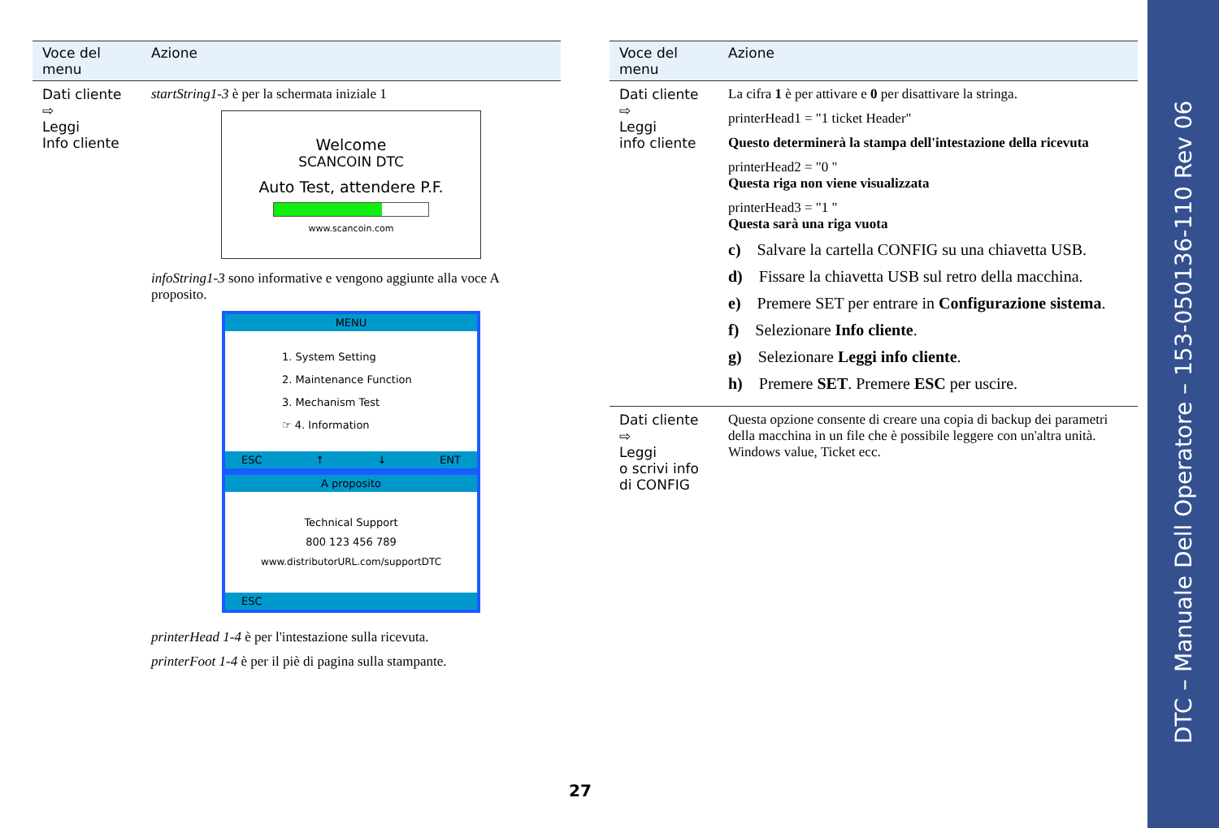| Voce del menu | Azione |
| --- | --- |
| Dati cliente ⇨ Leggi Info cliente | startString1-3 è per la schermata iniziale 1 Welcome SCANCOIN DTC Auto Test, attendere P.F. www.scancoin.com infoString1-3 sono informative e vengono aggiunte alla voce A proposito. MENU 1. System Setting 2. Maintenance Function 3. Mechanism Test ☞ 4. Information ESC ↑ ↓ ENT A proposito Technical Support 800 123 456 789 www.distributorURL.com/supportDTC ESC printerHead 1-4 è per l'intestazione sulla ricevuta. printerFoot 1-4 è per il piè di pagina sulla stampante. |
| Voce del menu | Azione |
| --- | --- |
| Dati cliente ⇨ Leggi info cliente | La cifra 1 è per attivare e 0 per disattivare la stringa. printerHead1 = "1 ticket Header" Questo determinerà la stampa dell'intestazione della ricevuta printerHead2 = "0 " Questa riga non viene visualizzata printerHead3 = "1 " Questa sarà una riga vuota c) Salvare la cartella CONFIG su una chiavetta USB. d) Fissare la chiavetta USB sul retro della macchina. e) Premere SET per entrare in Configurazione sistema . f) Selezionare Info cliente . g) Selezionare Leggi info cliente . h) Premere SET . Premere ESC per uscire. |
| Dati cliente ⇨ Leggi o scrivi info di CONFIG | Questa opzione consente di creare una copia di backup dei parametri della macchina in un file che è possibile leggere con un'altra unità. Windows value, Ticket ecc. |
27
DTC – Manuale Dell Operatore – 153-050136-110 Rev 06